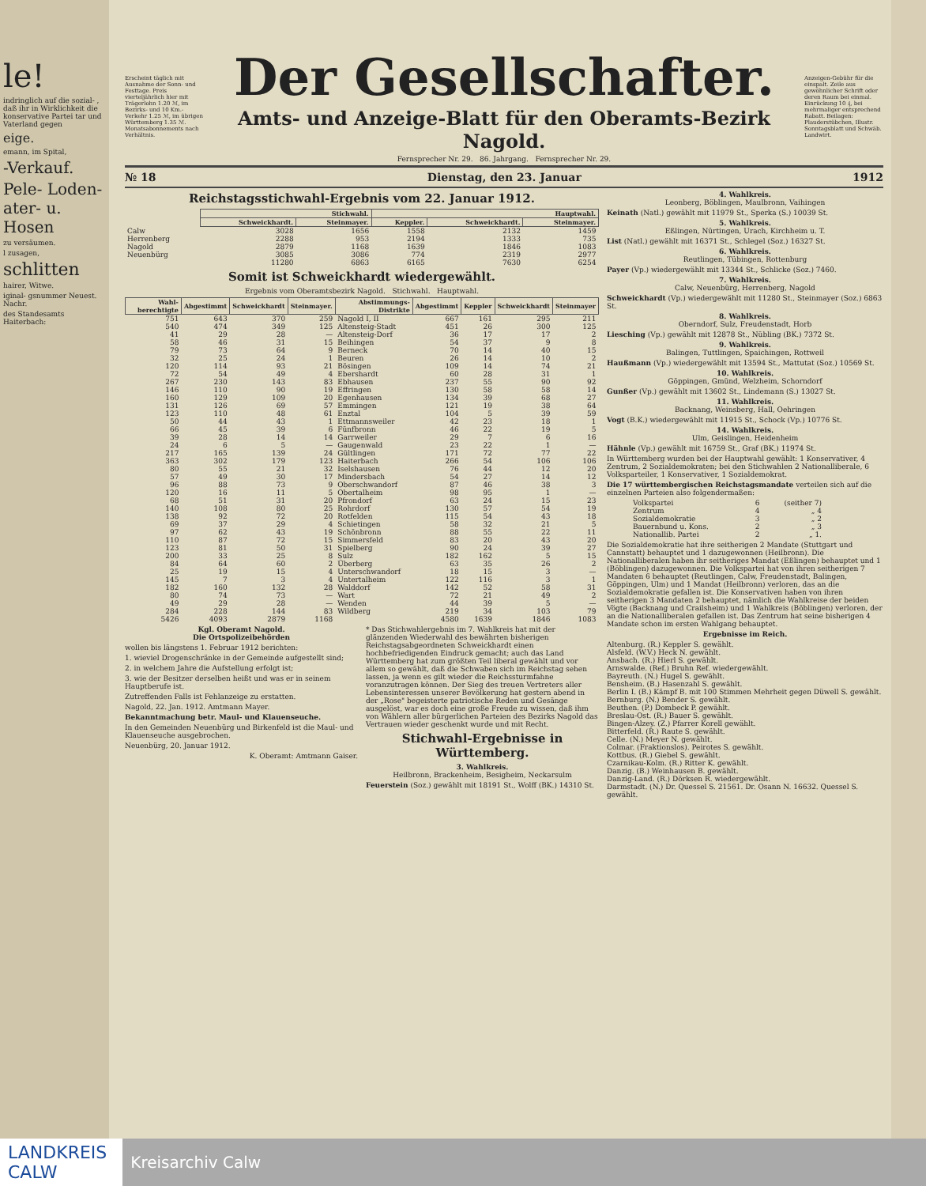le!
indringlich auf die sozial- , daß ihr in Wirklichkeit die konservative Partei tar und Vaterland gegen
eige.
emann, im Spital,
-Verkauf.
Pele- Loden- ater- u. Hosen
zu versäumen.
l zusagen,
schlitten
hairer, Witwe.
iginal- gsnummer Neuest. Nachr.
des Standesamts Haiterbach:
Erscheint täglich mit Ausnahme der Sonn- und Festtage. Preis vierteljährlich hier mit Trägerlohn 1.20 ℳ, im Bezirks- und 10 Km.-Verkehr 1.25 ℳ, im übrigen Württemberg 1.35 ℳ. Monatsabonnements nach Verhältnis.
Der Gesellschafter.
Amts- und Anzeige-Blatt für den Oberamts-Bezirk Nagold.
Fernsprecher Nr. 29. 86. Jahrgang. Fernsprecher Nr. 29.
Anzeigen-Gebühr für die einspalt. Zeile aus gewöhnlicher Schrift oder deren Raum bei einmal. Einrückung 10 ₰, bei mehrmaliger entsprechend Rabatt. Beilagen: Plauderstübchen, Illustr. Sonntagsblatt und Schwäb. Landwirt.
№ 18 Dienstag, den 23. Januar 1912
Reichstagsstichwahl-Ergebnis vom 22. Januar 1912.
| | Stichwahl. | | Hauptwahl. | | |
| | Schweickhardt. | Steinmayer. | Keppler. | Schweickhardt. | Steinmayer. |
| Calw | 3028 | 1656 | 1558 | 2132 | 1459 |
| Herrenberg | 2288 | 953 | 2194 | 1333 | 735 |
| Nagold | 2879 | 1168 | 1639 | 1846 | 1083 |
| Neuenbürg | 3085 | 3086 | 774 | 2319 | 2977 |
| | 11280 | 6863 | 6165 | 7630 | 6254 |
Somit ist Schweickhardt wiedergewählt.
Ergebnis vom Oberamtsbezirk Nagold. Stichwahl. Hauptwahl.
| Wahl-berechtigte | Abgestimmt | Schweickhardt | Steinmayer. | Abstimmungs-Distrikte | Abgestimmt | Keppler | Schweickhardt | Steinmayer |
| --- | --- | --- | --- | --- | --- | --- | --- | --- |
| 751 | 643 | 370 | 259 | Nagold I, II | 667 | 161 | 295 | 211 |
| 540 | 474 | 349 | 125 | Altensteig-Stadt | 451 | 26 | 300 | 125 |
| 41 | 29 | 28 | — | Altensteig-Dorf | 36 | 17 | 17 | 2 |
| 58 | 46 | 31 | 15 | Beihingen | 54 | 37 | 9 | 8 |
| 79 | 73 | 64 | 9 | Berneck | 70 | 14 | 40 | 15 |
| 32 | 25 | 24 | 1 | Beuren | 26 | 14 | 10 | 2 |
| 120 | 114 | 93 | 21 | Bösingen | 109 | 14 | 74 | 21 |
| 72 | 54 | 49 | 4 | Ebershardt | 60 | 28 | 31 | 1 |
| 267 | 230 | 143 | 83 | Ebhausen | 237 | 55 | 90 | 92 |
| 146 | 110 | 90 | 19 | Effringen | 130 | 58 | 58 | 14 |
| 160 | 129 | 109 | 20 | Egenhausen | 134 | 39 | 68 | 27 |
| 131 | 126 | 69 | 57 | Emmingen | 121 | 19 | 38 | 64 |
| 123 | 110 | 48 | 61 | Enztal | 104 | 5 | 39 | 59 |
| 50 | 44 | 43 | 1 | Ettmannsweiler | 42 | 23 | 18 | 1 |
| 66 | 45 | 39 | 6 | Fünfbronn | 46 | 22 | 19 | 5 |
| 39 | 28 | 14 | 14 | Garrweiler | 29 | 7 | 6 | 16 |
| 24 | 6 | 5 | — | Gaugenwald | 23 | 22 | 1 | — |
| 217 | 165 | 139 | 24 | Gültlingen | 171 | 72 | 77 | 22 |
| 363 | 302 | 179 | 123 | Haiterbach | 266 | 54 | 106 | 106 |
| 80 | 55 | 21 | 32 | Iselshausen | 76 | 44 | 12 | 20 |
| 57 | 49 | 30 | 17 | Mindersbach | 54 | 27 | 14 | 12 |
| 96 | 88 | 73 | 9 | Oberschwandorf | 87 | 46 | 38 | 3 |
| 120 | 16 | 11 | 5 | Obertalheim | 98 | 95 | 1 | — |
| 68 | 51 | 31 | 20 | Pfrondorf | 63 | 24 | 15 | 23 |
| 140 | 108 | 80 | 25 | Rohrdorf | 130 | 57 | 54 | 19 |
| 138 | 92 | 72 | 20 | Rotfelden | 115 | 54 | 43 | 18 |
| 69 | 37 | 29 | 4 | Schietingen | 58 | 32 | 21 | 5 |
| 97 | 62 | 43 | 19 | Schönbronn | 88 | 55 | 22 | 11 |
| 110 | 87 | 72 | 15 | Simmersfeld | 83 | 20 | 43 | 20 |
| 123 | 81 | 50 | 31 | Spielberg | 90 | 24 | 39 | 27 |
| 200 | 33 | 25 | 8 | Sulz | 182 | 162 | 5 | 15 |
| 84 | 64 | 60 | 2 | Überberg | 63 | 35 | 26 | 2 |
| 25 | 19 | 15 | 4 | Unterschwandorf | 18 | 15 | 3 | — |
| 145 | 7 | 3 | 4 | Untertalheim | 122 | 116 | 3 | 1 |
| 182 | 160 | 132 | 28 | Walddorf | 142 | 52 | 58 | 31 |
| 80 | 74 | 73 | — | Wart | 72 | 21 | 49 | 2 |
| 49 | 29 | 28 | — | Wenden | 44 | 39 | 5 | — |
| 284 | 228 | 144 | 83 | Wildberg | 219 | 34 | 103 | 79 |
| 5426 | 4093 | 2879 | 1168 | | 4580 | 1639 | 1846 | 1083 |
Kgl. Oberamt Nagold.
Die Ortspolizeibehörden
wollen bis längstens 1. Februar 1912 berichten:
1. wieviel Drogenschränke in der Gemeinde aufgestellt sind;
2. in welchem Jahre die Aufstellung erfolgt ist;
3. wie der Besitzer derselben heißt und was er in seinem Hauptberufe ist.
Zutreffenden Falls ist Fehlanzeige zu erstatten.
Nagold, 22. Jan. 1912. Amtmann Mayer.
Bekanntmachung betr. Maul- und Klauenseuche.
In den Gemeinden Neuenbürg und Birkenfeld ist die Maul- und Klauenseuche ausgebrochen.
Neuenbürg, 20. Januar 1912.
K. Oberamt: Amtmann Gaiser.
* Das Stichwahlergebnis im 7. Wahlkreis hat mit der glänzenden Wiederwahl des bewährten bisherigen Reichstagsabgeordneten Schweickhardt einen hochbefriedigenden Eindruck gemacht; auch das Land Württemberg hat zum größten Teil liberal gewählt und vor allem so gewählt, daß die Schwaben sich im Reichstag sehen lassen, ja wenn es gilt wieder die Reichssturmfahne voranzutragen können. Der Sieg des treuen Vertreters aller Lebensinteressen unserer Bevölkerung hat gestern abend in der „Rose" begeisterte patriotische Reden und Gesänge ausgelöst, war es doch eine große Freude zu wissen, daß ihm von Wählern aller bürgerlichen Parteien des Bezirks Nagold das Vertrauen wieder geschenkt wurde und mit Recht.
Stichwahl-Ergebnisse in Württemberg.
3. Wahlkreis.
Heilbronn, Brackenheim, Besigheim, Neckarsulm
Feuerstein (Soz.) gewählt mit 18191 St., Wolff (BK.) 14310 St.
4. Wahlkreis.
Leonberg, Böblingen, Maulbronn, Vaihingen
Keinath (Natl.) gewählt mit 11979 St., Sperka (S.) 10039 St.
5. Wahlkreis.
Eßlingen, Nürtingen, Urach, Kirchheim u. T.
List (Natl.) gewählt mit 16371 St., Schlegel (Soz.) 16327 St.
6. Wahlkreis.
Reutlingen, Tübingen, Rottenburg
Payer (Vp.) wiedergewählt mit 13344 St., Schlicke (Soz.) 7460.
7. Wahlkreis.
Calw, Neuenbürg, Herrenberg, Nagold
Schweickhardt (Vp.) wiedergewählt mit 11280 St., Steinmayer (Soz.) 6863 St.
8. Wahlkreis.
Oberndorf, Sulz, Freudenstadt, Horb
Liesching (Vp.) gewählt mit 12878 St., Nübling (BK.) 7372 St.
9. Wahlkreis.
Balingen, Tuttlingen, Spaichingen, Rottweil
Haußmann (Vp.) wiedergewählt mit 13594 St., Mattutat (Soz.) 10569 St.
10. Wahlkreis.
Göppingen, Gmünd, Welzheim, Schorndorf
Gunßer (Vp.) gewählt mit 13602 St., Lindemann (S.) 13027 St.
11. Wahlkreis.
Backnang, Weinsberg, Hall, Oehringen
Vogt (B.K.) wiedergewählt mit 11915 St., Schock (Vp.) 10776 St.
14. Wahlkreis.
Ulm, Geislingen, Heidenheim
Hähnle (Vp.) gewählt mit 16759 St., Graf (BK.) 11974 St.
In Württemberg wurden bei der Hauptwahl gewählt: 1 Konservativer, 4 Zentrum, 2 Sozialdemokraten; bei den Stichwahlen 2 Nationalliberale, 6 Volksparteiler, 1 Konservativer, 1 Sozialdemokrat.
Die 17 württembergischen Reichstagsmandate verteilen sich auf die einzelnen Parteien also folgendermaßen:
| Volkspartei | 6 | (seither 7) |
| Zentrum | 4 | „ 4 |
| Sozialdemokratie | 3 | „ 2 |
| Bauernbund u. Kons. | 2 | „ 3 |
| Nationallib. Partei | 2 | „ 1. |
Die Sozialdemokratie hat ihre seitherigen 2 Mandate (Stuttgart und Cannstatt) behauptet und 1 dazugewonnen (Heilbronn). Die Nationalliberalen haben ihr seitheriges Mandat (Eßlingen) behauptet und 1 (Böblingen) dazugewonnen. Die Volkspartei hat von ihren seitherigen 7 Mandaten 6 behauptet (Reutlingen, Calw, Freudenstadt, Balingen, Göppingen, Ulm) und 1 Mandat (Heilbronn) verloren, das an die Sozialdemokratie gefallen ist. Die Konservativen haben von ihren seitherigen 3 Mandaten 2 behauptet, nämlich die Wahlkreise der beiden Vögte (Backnang und Crailsheim) und 1 Wahlkreis (Böblingen) verloren, der an die Nationalliberalen gefallen ist. Das Zentrum hat seine bisherigen 4 Mandate schon im ersten Wahlgang behauptet.
Ergebnisse im Reich.
Altenburg. (R.) Keppler S. gewählt.
Alsfeld. (W.V.) Heck N. gewählt.
Ansbach. (R.) Hierl S. gewählt.
Arnswalde. (Ref.) Bruhn Ref. wiedergewählt.
Bayreuth. (N.) Hugel S. gewählt.
Bensheim. (B.) Hasenzahl S. gewählt.
Berlin I. (B.) Kämpf B. mit 100 Stimmen Mehrheit gegen Düwell S. gewählt.
Bernburg. (N.) Bender S. gewählt.
Beuthen. (P.) Dombeck P. gewählt.
Breslau-Ost. (R.) Bauer S. gewählt.
Bingen-Alzey. (Z.) Pfarrer Korell gewählt.
Bitterfeld. (R.) Raute S. gewählt.
Celle. (N.) Meyer N. gewählt.
Colmar. (Fraktionslos). Peirotes S. gewählt.
Kottbus. (R.) Giebel S. gewählt.
Czarnikau-Kolm. (R.) Ritter K. gewählt.
Danzig. (B.) Weinhausen B. gewählt.
Danzig-Land. (R.) Dörksen R. wiedergewählt.
Darmstadt. (N.) Dr. Quessel S. 21561. Dr. Osann N. 16632. Quessel S. gewählt.
LANDKREIS
CALW Kreisarchiv Calw